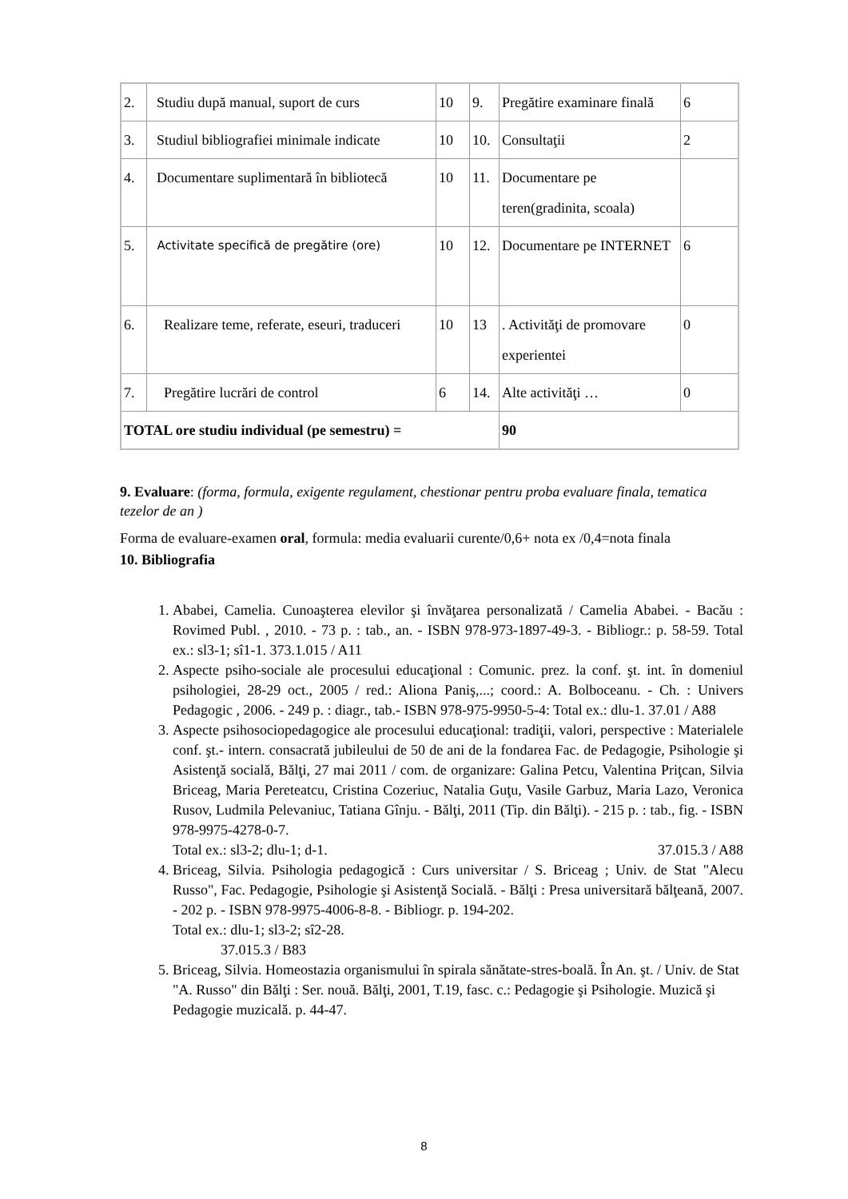| 2. | Studiu după manual, suport de curs | 10 | 9. | Pregătire examinare finală | 6 |
| 3. | Studiul bibliografiei minimale indicate | 10 | 10. | Consultaţii | 2 |
| 4. | Documentare suplimentară în bibliotecă | 10 | 11. | Documentare pe teren(gradinita, scoala) | |
| 5. | Activitate specifică de pregătire (ore) | 10 | 12. | Documentare pe INTERNET | 6 |
| 6. | Realizare teme, referate, eseuri, traduceri | 10 | 13 | . Activităţi de promovare experientei | 0 |
| 7. | Pregătire lucrări de control | 6 | 14. | Alte activităţi … | 0 |
| TOTAL ore studiu individual (pe semestru) = | | | | 90 | |
9. Evaluare: (forma, formula, exigente regulament, chestionar pentru proba evaluare finala, tematica tezelor de an )
Forma de evaluare-examen oral, formula: media evaluarii curente/0,6+ nota ex /0,4=nota finala
10. Bibliografia
1. Ababei, Camelia. Cunoaşterea elevilor şi învăţarea personalizată / Camelia Ababei. - Bacău : Rovimed Publ. , 2010. - 73 p. : tab., an. - ISBN 978-973-1897-49-3. - Bibliogr.: p. 58-59. Total ex.: sl3-1; sî1-1. 373.1.015 / A11
2. Aspecte psiho-sociale ale procesului educaţional : Comunic. prez. la conf. şt. int. în domeniul psihologiei, 28-29 oct., 2005 / red.: Aliona Paniş,...; coord.: A. Bolboceanu. - Ch. : Univers Pedagogic , 2006. - 249 p. : diagr., tab.- ISBN 978-975-9950-5-4: Total ex.: dlu-1. 37.01 / A88
3. Aspecte psihosociopedagogice ale procesului educaţional: tradiţii, valori, perspective : Materialele conf. şt.- intern. consacrată jubileului de 50 de ani de la fondarea Fac. de Pedagogie, Psihologie şi Asistenţă socială, Bălţi, 27 mai 2011 / com. de organizare: Galina Petcu, Valentina Priţcan, Silvia Briceag, Maria Pereteatcu, Cristina Cozeriuc, Natalia Guţu, Vasile Garbuz, Maria Lazo, Veronica Rusov, Ludmila Pelevaniuc, Tatiana Gînju. - Bălţi, 2011 (Tip. din Bălţi). - 215 p. : tab., fig. - ISBN 978-9975-4278-0-7.
Total ex.: sl3-2; dlu-1; d-1. 37.015.3 / A88
4. Briceag, Silvia. Psihologia pedagogică : Curs universitar / S. Briceag ; Univ. de Stat "Alecu Russo", Fac. Pedagogie, Psihologie şi Asistenţă Socială. - Bălţi : Presa universitară bălţeană, 2007. - 202 p. - ISBN 978-9975-4006-8-8. - Bibliogr. p. 194-202.
Total ex.: dlu-1; sl3-2; sî2-28.
37.015.3 / B83
5. Briceag, Silvia. Homeostazia organismului în spirala sănătate-stres-boală. În An. şt. / Univ. de Stat "A. Russo" din Bălţi : Ser. nouă. Bălţi, 2001, T.19, fasc. c.: Pedagogie şi Psihologie. Muzică şi Pedagogie muzicală. p. 44-47.
8